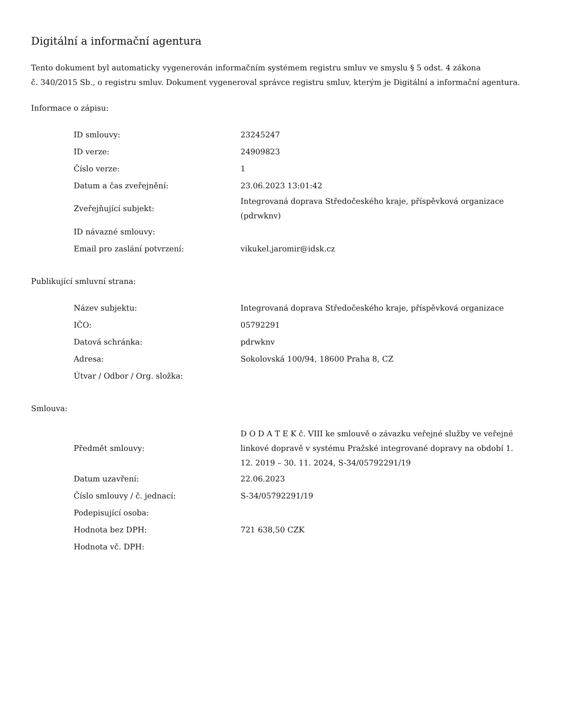Digitální a informační agentura
Tento dokument byl automaticky vygenerován informačním systémem registru smluv ve smyslu § 5 odst. 4 zákona
č. 340/2015 Sb., o registru smluv. Dokument vygeneroval správce registru smluv, kterým je Digitální a informační agentura.
Informace o zápisu:
| ID smlouvy: | 23245247 |
| ID verze: | 24909823 |
| Číslo verze: | 1 |
| Datum a čas zveřejnění: | 23.06.2023 13:01:42 |
| Zveřejňující subjekt: | Integrovaná doprava Středočeského kraje, příspěvková organizace (pdrwknv) |
| ID návazné smlouvy: | |
| Email pro zaslání potvrzení: | vikukel.jaromir@idsk.cz |
Publikující smluvní strana:
| Název subjektu: | Integrovaná doprava Středočeského kraje, příspěvková organizace |
| IČO: | 05792291 |
| Datová schránka: | pdrwknv |
| Adresa: | Sokolovská 100/94, 18600 Praha 8, CZ |
| Útvar / Odbor / Org. složka: | |
Smlouva:
| Předmět smlouvy: | D O D A T E K č. VIII ke smlouvě o závazku veřejné služby ve veřejné linkové dopravě v systému Pražské integrované dopravy na období 1. 12. 2019 – 30. 11. 2024, S-34/05792291/19 |
| Datum uzavření: | 22.06.2023 |
| Číslo smlouvy / č. jednací: | S-34/05792291/19 |
| Podepisující osoba: | |
| Hodnota bez DPH: | 721 638,50 CZK |
| Hodnota vč. DPH: | |